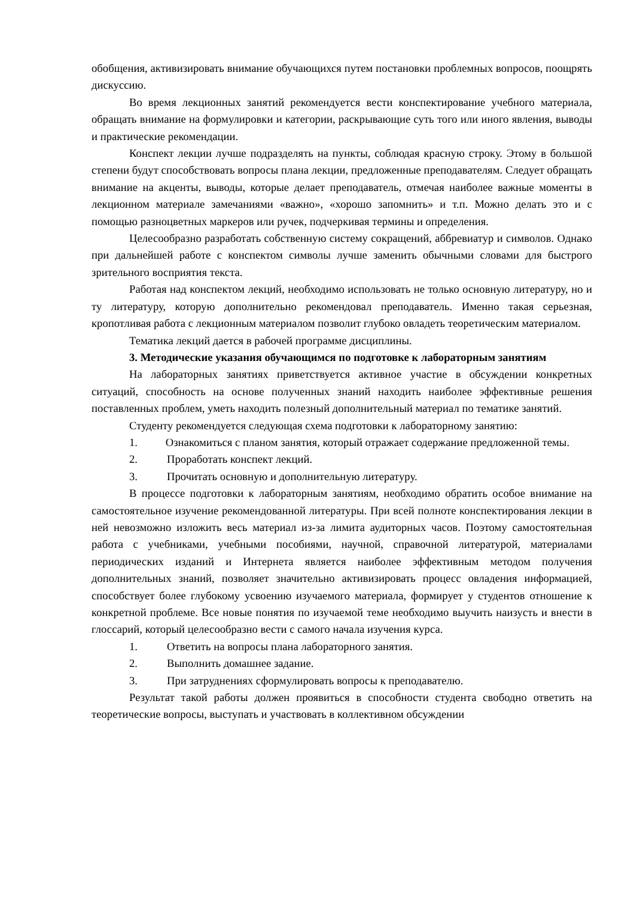обобщения, активизировать внимание обучающихся путем постановки проблемных вопросов, поощрять дискуссию.
Во время лекционных занятий рекомендуется вести конспектирование учебного материала, обращать внимание на формулировки и категории, раскрывающие суть того или иного явления, выводы и практические рекомендации.
Конспект лекции лучше подразделять на пункты, соблюдая красную строку. Этому в большой степени будут способствовать вопросы плана лекции, предложенные преподавателям. Следует обращать внимание на акценты, выводы, которые делает преподаватель, отмечая наиболее важные моменты в лекционном материале замечаниями «важно», «хорошо запомнить» и т.п. Можно делать это и с помощью разноцветных маркеров или ручек, подчеркивая термины и определения.
Целесообразно разработать собственную систему сокращений, аббревиатур и символов. Однако при дальнейшей работе с конспектом символы лучше заменить обычными словами для быстрого зрительного восприятия текста.
Работая над конспектом лекций, необходимо использовать не только основную литературу, но и ту литературу, которую дополнительно рекомендовал преподаватель. Именно такая серьезная, кропотливая работа с лекционным материалом позволит глубоко овладеть теоретическим материалом.
Тематика лекций дается в рабочей программе дисциплины.
3. Методические указания обучающимся по подготовке к лабораторным занятиям
На лабораторных занятиях приветствуется активное участие в обсуждении конкретных ситуаций, способность на основе полученных знаний находить наиболее эффективные решения поставленных проблем, уметь находить полезный дополнительный материал по тематике занятий.
Студенту рекомендуется следующая схема подготовки к лабораторному занятию:
1. Ознакомиться с планом занятия, который отражает содержание предложенной темы.
2. Проработать конспект лекций.
3. Прочитать основную и дополнительную литературу.
В процессе подготовки к лабораторным занятиям, необходимо обратить особое внимание на самостоятельное изучение рекомендованной литературы. При всей полноте конспектирования лекции в ней невозможно изложить весь материал из-за лимита аудиторных часов. Поэтому самостоятельная работа с учебниками, учебными пособиями, научной, справочной литературой, материалами периодических изданий и Интернета является наиболее эффективным методом получения дополнительных знаний, позволяет значительно активизировать процесс овладения информацией, способствует более глубокому усвоению изучаемого материала, формирует у студентов отношение к конкретной проблеме. Все новые понятия по изучаемой теме необходимо выучить наизусть и внести в глоссарий, который целесообразно вести с самого начала изучения курса.
1. Ответить на вопросы плана лабораторного занятия.
2. Выполнить домашнее задание.
3. При затруднениях сформулировать вопросы к преподавателю.
Результат такой работы должен проявиться в способности студента свободно ответить на теоретические вопросы, выступать и участвовать в коллективном обсуждении